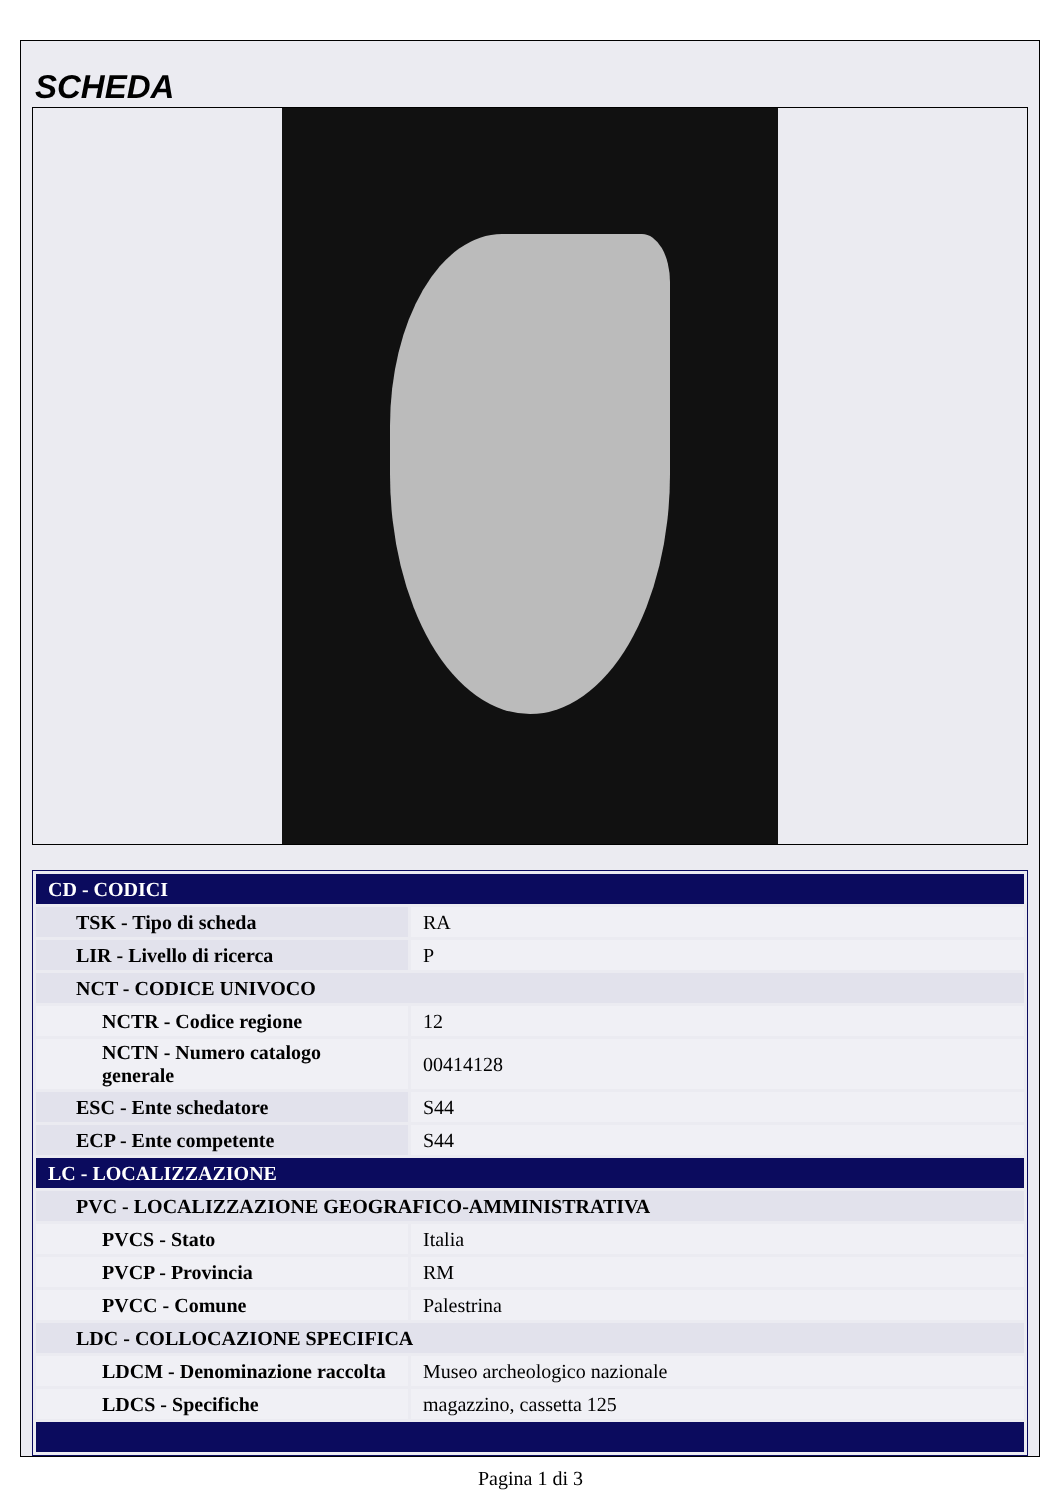SCHEDA
| CD - CODICI | |
| TSK - Tipo di scheda | RA |
| LIR - Livello di ricerca | P |
| NCT - CODICE UNIVOCO | |
| NCTR - Codice regione | 12 |
| NCTN - Numero catalogo generale | 00414128 |
| ESC - Ente schedatore | S44 |
| ECP - Ente competente | S44 |
| LC - LOCALIZZAZIONE | |
| PVC - LOCALIZZAZIONE GEOGRAFICO-AMMINISTRATIVA | |
| PVCS - Stato | Italia |
| PVCP - Provincia | RM |
| PVCC - Comune | Palestrina |
| LDC - COLLOCAZIONE SPECIFICA | |
| LDCM - Denominazione raccolta | Museo archeologico nazionale |
| LDCS - Specifiche | magazzino, cassetta 125 |
Pagina 1 di 3